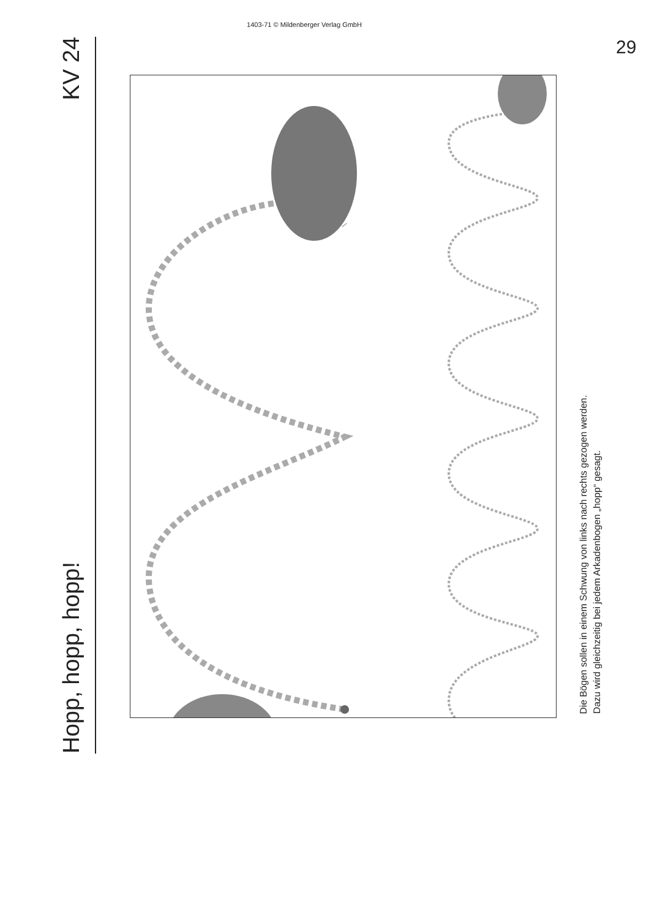Hopp, hopp, hopp! KV 24
1403-71 © Mildenberger Verlag GmbH
Die Bögen sollen in einem Schwung von links nach rechts gezogen werden.
Dazu wird gleichzeitig bei jedem Arkadenbogen „hopp“ gesagt.
29